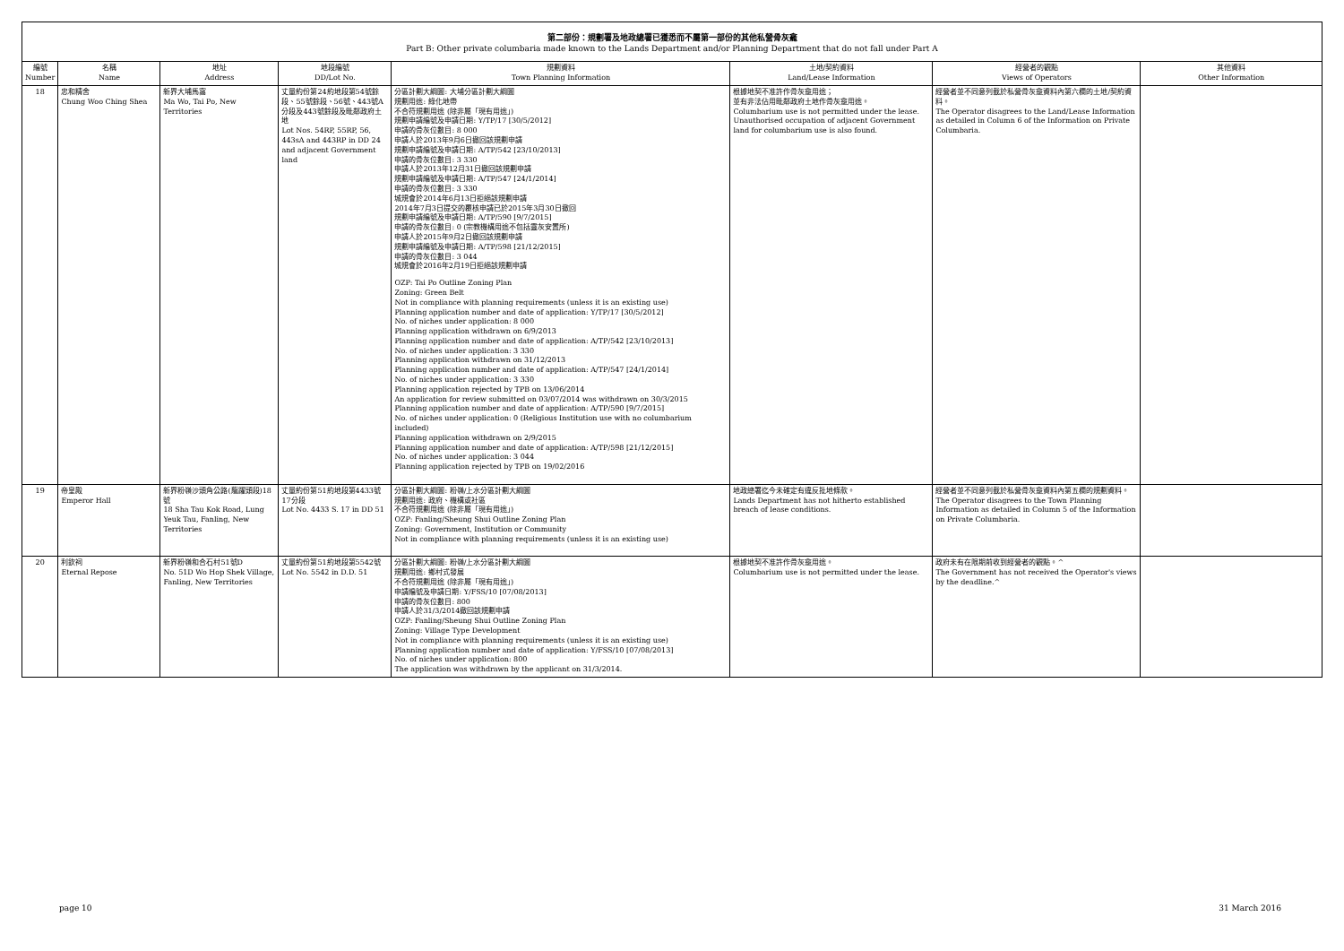第二部份：規劃署及地政總署已獲悉而不屬第一部份的其他私營骨灰龕
Part B: Other private columbaria made known to the Lands Department and/or Planning Department that do not fall under Part A
| 編號 Number | 名稱 Name | 地址 Address | 地段編號 DD/Lot No. | 規劃資料 Town Planning Information | 土地/契約資料 Land/Lease Information | 經營者的觀點 Views of Operators | 其他資料 Other Information |
| --- | --- | --- | --- | --- | --- | --- | --- |
| 18 | 忠和精舍 Chung Woo Ching Shea | 新界大埔馬窩 Ma Wo, Tai Po, New Territories | 丈量約份第24約地段第54號餘段、55號餘段、56號、443號A分段及443號餘段及毗鄰政府土地 Lot Nos. 54RP, 55RP, 56, 443sA and 443RP in DD 24 and adjacent Government land | 分區計劃大綱圖: 大埔分區計劃大綱圖 規劃用途: 綠化地帶 不合符規劃用途 (除非屬「現有用途」) 規劃申請編號及申請日期: Y/TP/17 [30/5/2012] 申請的骨灰位數目: 8 000 申請人於2013年9月6日撤回該規劃申請 規劃申請編號及申請日期: A/TP/542 [23/10/2013] 申請的骨灰位數目: 3 330 申請人於2013年12月31日撤回該規劃申請 規劃申請編號及申請日期: A/TP/547 [24/1/2014] 申請的骨灰位數目: 3 330 城規會於2014年6月13日拒絕該規劃申請 2014年7月3日提交的覆核申請已於2015年3月30日撤回 規劃申請編號及申請日期: A/TP/590 [9/7/2015] 申請的骨灰位數目: 0 (宗教機構用途不包括靈灰安置所) 申請人於2015年9月2日撤回該規劃申請 規劃申請編號及申請日期: A/TP/598 [21/12/2015] 申請的骨灰位數目: 3 044 城規會於2016年2月19日拒絕該規劃申請 OZP: Tai Po Outline Zoning Plan Zoning: Green Belt Not in compliance with planning requirements (unless it is an existing use) Planning application number and date of application: Y/TP/17 [30/5/2012] No. of niches under application: 8 000 Planning application withdrawn on 6/9/2013 Planning application number and date of application: A/TP/542 [23/10/2013] No. of niches under application: 3 330 Planning application withdrawn on 31/12/2013 Planning application number and date of application: A/TP/547 [24/1/2014] No. of niches under application: 3 330 Planning application rejected by TPB on 13/06/2014 An application for review submitted on 03/07/2014 was withdrawn on 30/3/2015 Planning application number and date of application: A/TP/590 [9/7/2015] No. of niches under application: 0 (Religious Institution use with no columbarium included) Planning application withdrawn on 2/9/2015 Planning application number and date of application: A/TP/598 [21/12/2015] No. of niches under application: 3 044 Planning application rejected by TPB on 19/02/2016 | 根據地契不准許作骨灰龕用途； 並有非法佔用毗鄰政府土地作骨灰龕用途。 Columbarium use is not permitted under the lease. Unauthorised occupation of adjacent Government land for columbarium use is also found. | 經營者並不同意列載於私營骨灰龕資料內第六欄的土地/契約資料。 The Operator disagrees to the Land/Lease Information as detailed in Column 6 of the Information on Private Columbaria. | |
| 19 | 帝皇殿 Emperor Hall | 新界粉嶺沙頭角公路(龍躍頭段)18號 18 Sha Tau Kok Road, Lung Yeuk Tau, Fanling, New Territories | 丈量約份第51約地段第4433號17分段 Lot No. 4433 S. 17 in DD 51 | 分區計劃大綱圖: 粉嶺/上水分區計劃大綱圖 規劃用途: 政府、機構或社區 不合符規劃用途 (除非屬「現有用途」) OZP: Fanling/Sheung Shui Outline Zoning Plan Zoning: Government, Institution or Community Not in compliance with planning requirements (unless it is an existing use) | 地政總署迄今未確定有違反批地條款。 Lands Department has not hitherto established breach of lease conditions. | 經營者並不同意列載於私營骨灰龕資料內第五欄的規劃資料。 The Operator disagrees to the Town Planning Information as detailed in Column 5 of the Information on Private Columbaria. | |
| 20 | 利欽祠 Eternal Repose | 新界粉嶺和合石村51號D No. 51D Wo Hop Shek Village, Fanling, New Territories | 丈量約份第51約地段第5542號 Lot No. 5542 in D.D. 51 | 分區計劃大綱圖: 粉嶺/上水分區計劃大綱圖 規劃用途: 鄉村式發展 不合符規劃用途 (除非屬「現有用途」) 申請編號及申請日期: Y/FSS/10 [07/08/2013] 申請的骨灰位數目: 800 申請人於31/3/2014撤回該規劃申請 OZP: Fanling/Sheung Shui Outline Zoning Plan Zoning: Village Type Development Not in compliance with planning requirements (unless it is an existing use) Planning application number and date of application: Y/FSS/10 [07/08/2013] No. of niches under application: 800 The application was withdrawn by the applicant on 31/3/2014. | 根據地契不准許作骨灰龕用途。 Columbarium use is not permitted under the lease. | 政府未有在限期前收到經營者的觀點。^ The Government has not received the Operator's views by the deadline.^ | |
page 10 31 March 2016